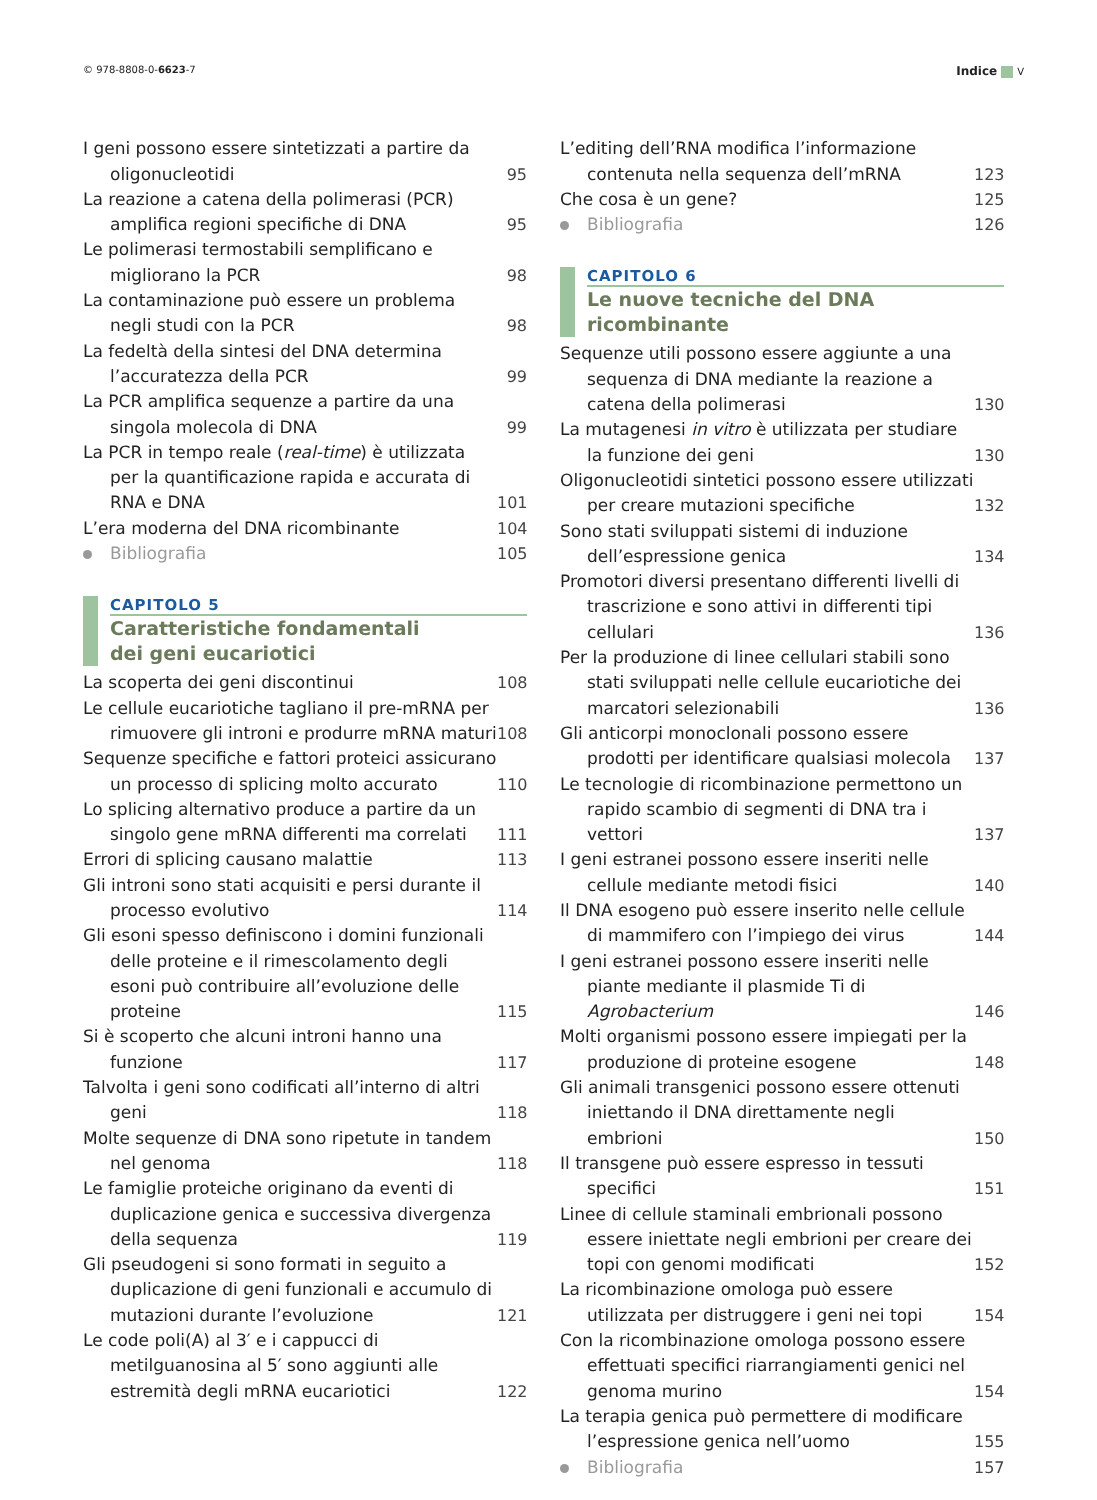© 978-8808-0-6623-7 Indice V
I geni possono essere sintetizzati a partire da oligonucleotidi
95
La reazione a catena della polimerasi (PCR) amplifica regioni specifiche di DNA
95
Le polimerasi termostabili semplificano e migliorano la PCR
98
La contaminazione può essere un problema negli studi con la PCR
98
La fedeltà della sintesi del DNA determina l’accuratezza della PCR
99
La PCR amplifica sequenze a partire da una singola molecola di DNA
99
La PCR in tempo reale (real-time) è utilizzata per la quantificazione rapida e accurata di RNA e DNA
101
L’era moderna del DNA ricombinante 104
Bibliografia 105
CAPITOLO 5
Caratteristiche fondamentali
dei geni eucariotici
La scoperta dei geni discontinui 108
Le cellule eucariotiche tagliano il pre-mRNA per rimuovere gli introni e produrre mRNA maturi
108
Sequenze specifiche e fattori proteici assicurano un processo di splicing molto accurato
110
Lo splicing alternativo produce a partire da un singolo gene mRNA differenti ma correlati
111
Errori di splicing causano malattie 113
Gli introni sono stati acquisiti e persi durante il processo evolutivo
114
Gli esoni spesso definiscono i domini funzionali delle proteine e il rimescolamento degli esoni può contribuire all’evoluzione delle proteine
115
Si è scoperto che alcuni introni hanno una funzione
117
Talvolta i geni sono codificati all’interno di altri geni
118
Molte sequenze di DNA sono ripetute in tandem nel genoma
118
Le famiglie proteiche originano da eventi di duplicazione genica e successiva divergenza della sequenza
119
Gli pseudogeni si sono formati in seguito a duplicazione di geni funzionali e accumulo di mutazioni durante l’evoluzione
121
Le code poli(A) al 3′ e i cappucci di metilguanosina al 5′ sono aggiunti alle estremità degli mRNA eucariotici
122
L’editing dell’RNA modifica l’informazione contenuta nella sequenza dell’mRNA
123
Che cosa è un gene? 125
Bibliografia 126
CAPITOLO 6
Le nuove tecniche del DNA ricombinante
Sequenze utili possono essere aggiunte a una sequenza di DNA mediante la reazione a catena della polimerasi
130
La mutagenesi in vitro è utilizzata per studiare la funzione dei geni
130
Oligonucleotidi sintetici possono essere utilizzati per creare mutazioni specifiche
132
Sono stati sviluppati sistemi di induzione dell’espressione genica
134
Promotori diversi presentano differenti livelli di trascrizione e sono attivi in differenti tipi cellulari
136
Per la produzione di linee cellulari stabili sono stati sviluppati nelle cellule eucariotiche dei marcatori selezionabili
136
Gli anticorpi monoclonali possono essere prodotti per identificare qualsiasi molecola
137
Le tecnologie di ricombinazione permettono un rapido scambio di segmenti di DNA tra i vettori
137
I geni estranei possono essere inseriti nelle cellule mediante metodi fisici
140
Il DNA esogeno può essere inserito nelle cellule di mammifero con l’impiego dei virus
144
I geni estranei possono essere inseriti nelle piante mediante il plasmide Ti di Agrobacterium
146
Molti organismi possono essere impiegati per la produzione di proteine esogene
148
Gli animali transgenici possono essere ottenuti iniettando il DNA direttamente negli embrioni
150
Il transgene può essere espresso in tessuti specifici
151
Linee di cellule staminali embrionali possono essere iniettate negli embrioni per creare dei topi con genomi modificati
152
La ricombinazione omologa può essere utilizzata per distruggere i geni nei topi
154
Con la ricombinazione omologa possono essere effettuati specifici riarrangiamenti genici nel genoma murino
154
La terapia genica può permettere di modificare l’espressione genica nell’uomo
155
Bibliografia 157